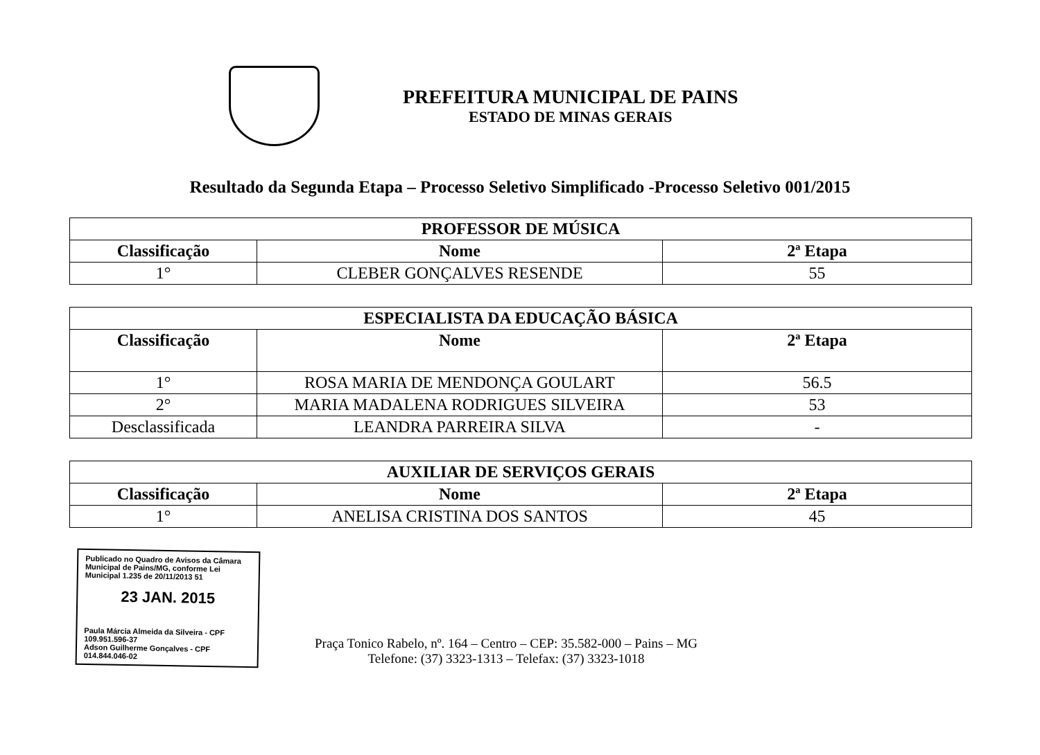PREFEITURA MUNICIPAL DE PAINS
ESTADO DE MINAS GERAIS
Resultado da Segunda Etapa – Processo Seletivo Simplificado -Processo Seletivo 001/2015
| PROFESSOR DE MÚSICA | | |
| --- | --- | --- |
| Classificação | Nome | 2ª Etapa |
| 1° | CLEBER GONÇALVES RESENDE | 55 |
| ESPECIALISTA DA EDUCAÇÃO BÁSICA | | |
| --- | --- | --- |
| Classificação | Nome | 2ª Etapa |
| 1° | ROSA MARIA DE MENDONÇA GOULART | 56.5 |
| 2° | MARIA MADALENA RODRIGUES SILVEIRA | 53 |
| Desclassificada | LEANDRA PARREIRA SILVA | - |
| AUXILIAR DE SERVIÇOS GERAIS | | |
| --- | --- | --- |
| Classificação | Nome | 2ª Etapa |
| 1° | ANELISA CRISTINA DOS SANTOS | 45 |
Publicado no Quadro de Avisos da Câmara Municipal de Pains/MG, conforme Lei Municipal 1.235 de 20/11/2013 51
23 JAN. 2015
Paula Márcia Almeida da Silveira - CPF 109.951.596-37
Adson Guilherme Gonçalves - CPF 014.844.046-02
Praça Tonico Rabelo, nº. 164 – Centro – CEP: 35.582-000 – Pains – MG
Telefone: (37) 3323-1313 – Telefax: (37) 3323-1018